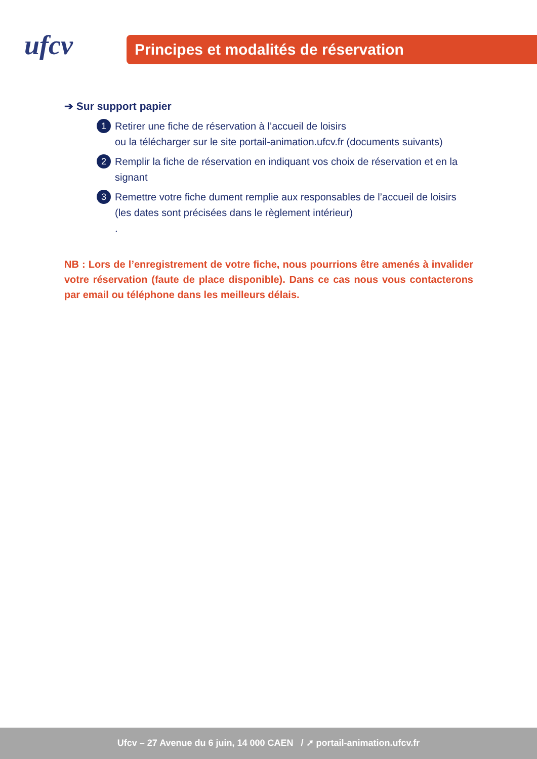ufcv
Principes et modalités de réservation
➔ Sur support papier
1 Retirer une fiche de réservation à l’accueil de loisirs
ou la télécharger sur le site portail-animation.ufcv.fr (documents suivants)
2 Remplir la fiche de réservation en indiquant vos choix de réservation et en la signant
3 Remettre votre fiche dument remplie aux responsables de l’accueil de loisirs (les dates sont précisées dans le règlement intérieur)
.
NB : Lors de l’enregistrement de votre fiche, nous pourrions être amenés à invalider votre réservation (faute de place disponible). Dans ce cas nous vous contacterons par email ou téléphone dans les meilleurs délais.
Ufcv – 27 Avenue du 6 juin, 14 000 CAEN / ➚ portail-animation.ufcv.fr